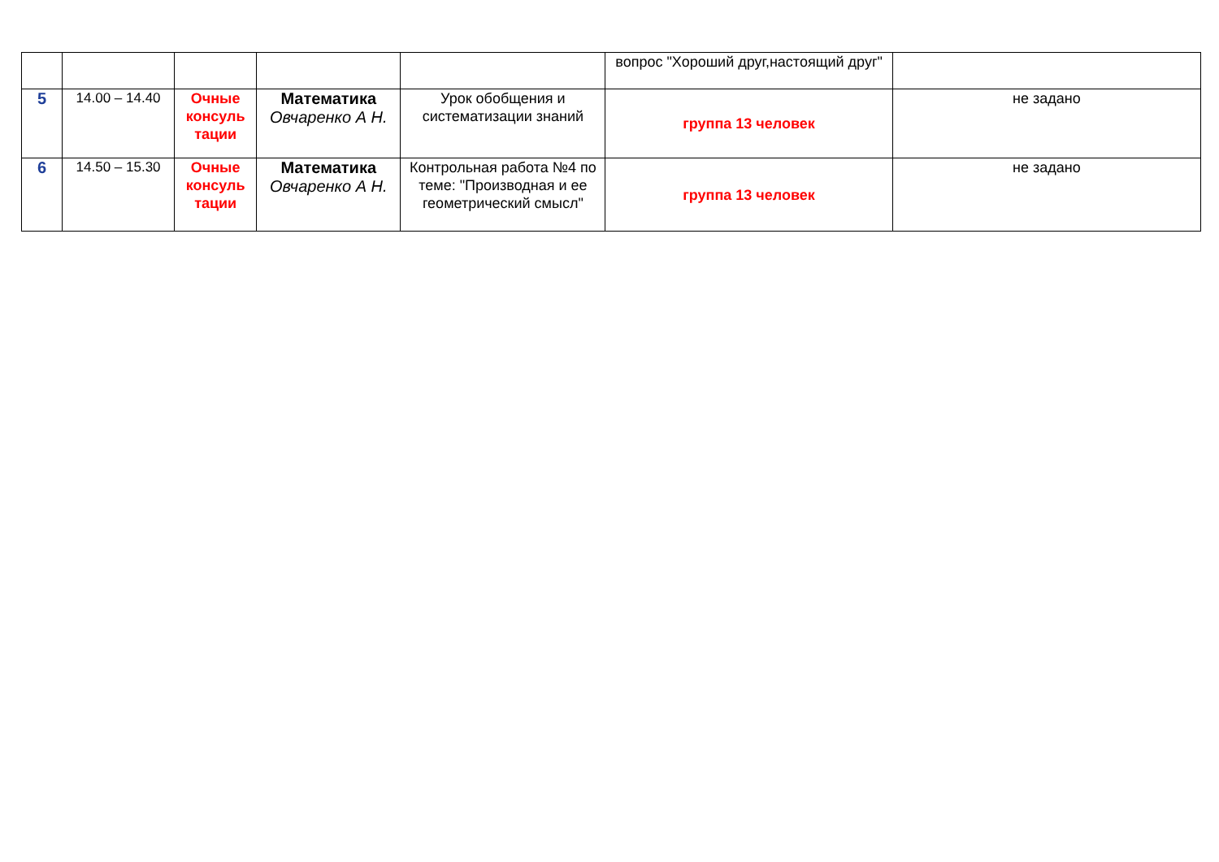| | | | | | вопрос "Хороший друг,настоящий друг" | |
| 5 | 14.00 – 14.40 | Очные консуль тации | Математика Овчаренко А Н. | Урок обобщения и систематизации знаний | группа 13 человек | не задано |
| 6 | 14.50 – 15.30 | Очные консуль тации | Математика Овчаренко А Н. | Контрольная работа №4 по теме: "Производная и ее геометрический смысл" | группа 13 человек | не задано |